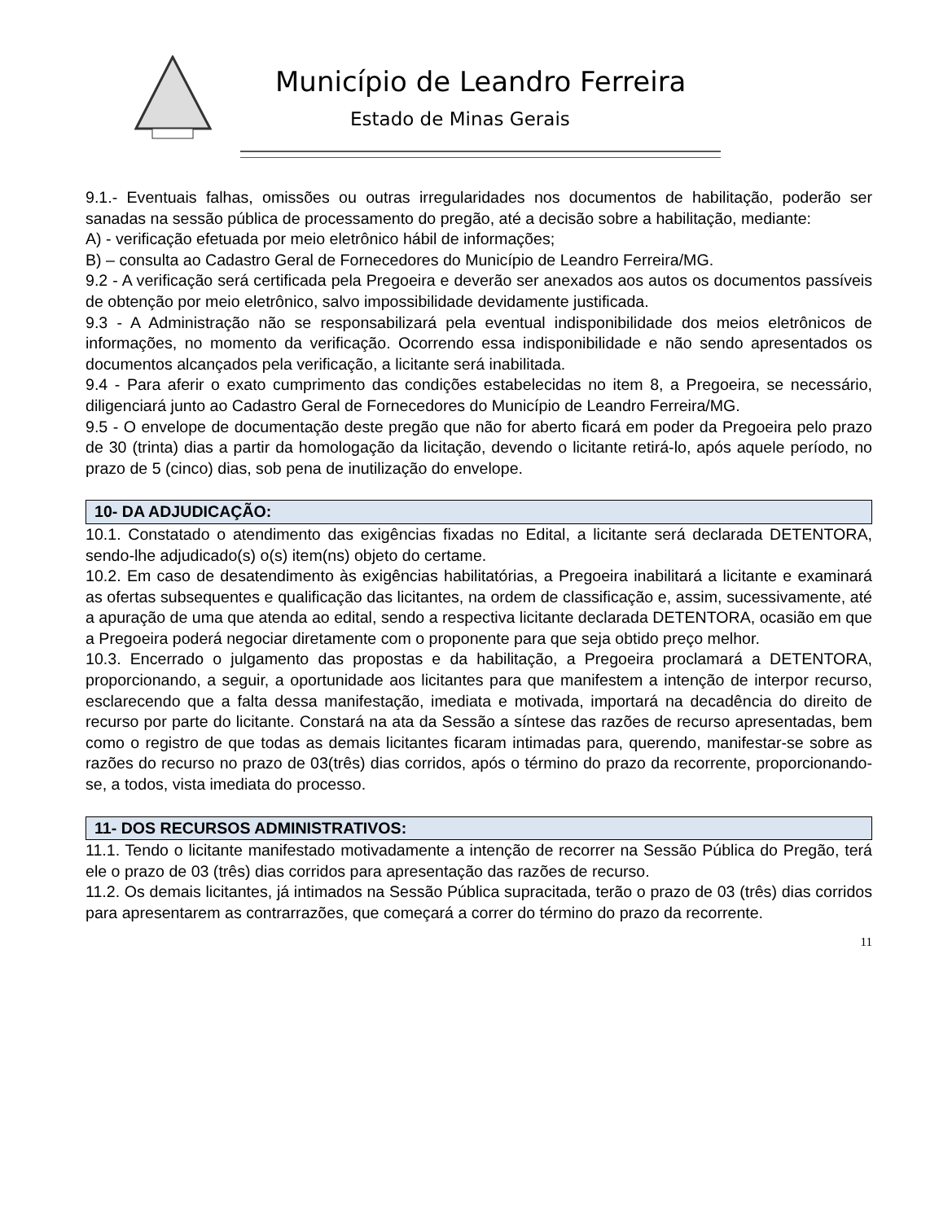Município de Leandro Ferreira
Estado de Minas Gerais
9.1.- Eventuais falhas, omissões ou outras irregularidades nos documentos de habilitação, poderão ser sanadas na sessão pública de processamento do pregão, até a decisão sobre a habilitação, mediante:
A) - verificação efetuada por meio eletrônico hábil de informações;
B) – consulta ao Cadastro Geral de Fornecedores do Município de Leandro Ferreira/MG.
9.2 - A verificação será certificada pela Pregoeira e deverão ser anexados aos autos os documentos passíveis de obtenção por meio eletrônico, salvo impossibilidade devidamente justificada.
9.3 - A Administração não se responsabilizará pela eventual indisponibilidade dos meios eletrônicos de informações, no momento da verificação. Ocorrendo essa indisponibilidade e não sendo apresentados os documentos alcançados pela verificação, a licitante será inabilitada.
9.4 - Para aferir o exato cumprimento das condições estabelecidas no item 8, a Pregoeira, se necessário, diligenciará junto ao Cadastro Geral de Fornecedores do Município de Leandro Ferreira/MG.
9.5 - O envelope de documentação deste pregão que não for aberto ficará em poder da Pregoeira pelo prazo de 30 (trinta) dias a partir da homologação da licitação, devendo o licitante retirá-lo, após aquele período, no prazo de 5 (cinco) dias, sob pena de inutilização do envelope.
10- DA ADJUDICAÇÃO:
10.1. Constatado o atendimento das exigências fixadas no Edital, a licitante será declarada DETENTORA, sendo-lhe adjudicado(s) o(s) item(ns) objeto do certame.
10.2. Em caso de desatendimento às exigências habilitatórias, a Pregoeira inabilitará a licitante e examinará as ofertas subsequentes e qualificação das licitantes, na ordem de classificação e, assim, sucessivamente, até a apuração de uma que atenda ao edital, sendo a respectiva licitante declarada DETENTORA, ocasião em que a Pregoeira poderá negociar diretamente com o proponente para que seja obtido preço melhor.
10.3. Encerrado o julgamento das propostas e da habilitação, a Pregoeira proclamará a DETENTORA, proporcionando, a seguir, a oportunidade aos licitantes para que manifestem a intenção de interpor recurso, esclarecendo que a falta dessa manifestação, imediata e motivada, importará na decadência do direito de recurso por parte do licitante. Constará na ata da Sessão a síntese das razões de recurso apresentadas, bem como o registro de que todas as demais licitantes ficaram intimadas para, querendo, manifestar-se sobre as razões do recurso no prazo de 03(três) dias corridos, após o término do prazo da recorrente, proporcionando-se, a todos, vista imediata do processo.
11- DOS RECURSOS ADMINISTRATIVOS:
11.1. Tendo o licitante manifestado motivadamente a intenção de recorrer na Sessão Pública do Pregão, terá ele o prazo de 03 (três) dias corridos para apresentação das razões de recurso.
11.2. Os demais licitantes, já intimados na Sessão Pública supracitada, terão o prazo de 03 (três) dias corridos para apresentarem as contrarrazões, que começará a correr do término do prazo da recorrente.
11